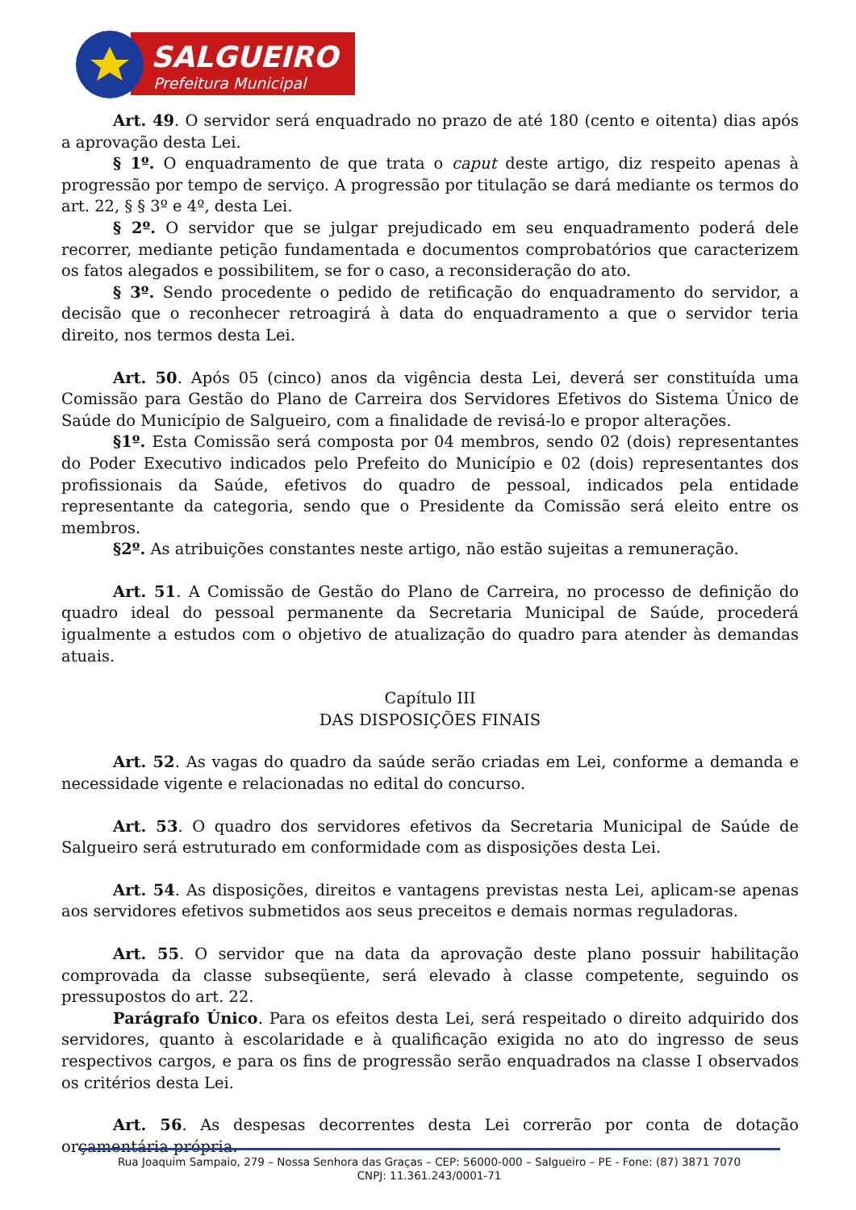SALGUEIRO
Prefeitura Municipal
Art. 49. O servidor será enquadrado no prazo de até 180 (cento e oitenta) dias após a aprovação desta Lei.
§ 1º. O enquadramento de que trata o caput deste artigo, diz respeito apenas à progressão por tempo de serviço. A progressão por titulação se dará mediante os termos do art. 22, § § 3º e 4º, desta Lei.
§ 2º. O servidor que se julgar prejudicado em seu enquadramento poderá dele recorrer, mediante petição fundamentada e documentos comprobatórios que caracterizem os fatos alegados e possibilitem, se for o caso, a reconsideração do ato.
§ 3º. Sendo procedente o pedido de retificação do enquadramento do servidor, a decisão que o reconhecer retroagirá à data do enquadramento a que o servidor teria direito, nos termos desta Lei.
Art. 50. Após 05 (cinco) anos da vigência desta Lei, deverá ser constituída uma Comissão para Gestão do Plano de Carreira dos Servidores Efetivos do Sistema Único de Saúde do Município de Salgueiro, com a finalidade de revisá-lo e propor alterações.
§1º. Esta Comissão será composta por 04 membros, sendo 02 (dois) representantes do Poder Executivo indicados pelo Prefeito do Município e 02 (dois) representantes dos profissionais da Saúde, efetivos do quadro de pessoal, indicados pela entidade representante da categoria, sendo que o Presidente da Comissão será eleito entre os membros.
§2º. As atribuições constantes neste artigo, não estão sujeitas a remuneração.
Art. 51. A Comissão de Gestão do Plano de Carreira, no processo de definição do quadro ideal do pessoal permanente da Secretaria Municipal de Saúde, procederá igualmente a estudos com o objetivo de atualização do quadro para atender às demandas atuais.
Capítulo III
DAS DISPOSIÇÕES FINAIS
Art. 52. As vagas do quadro da saúde serão criadas em Lei, conforme a demanda e necessidade vigente e relacionadas no edital do concurso.
Art. 53. O quadro dos servidores efetivos da Secretaria Municipal de Saúde de Salgueiro será estruturado em conformidade com as disposições desta Lei.
Art. 54. As disposições, direitos e vantagens previstas nesta Lei, aplicam-se apenas aos servidores efetivos submetidos aos seus preceitos e demais normas reguladoras.
Art. 55. O servidor que na data da aprovação deste plano possuir habilitação comprovada da classe subseqüente, será elevado à classe competente, seguindo os pressupostos do art. 22.
Parágrafo Único. Para os efeitos desta Lei, será respeitado o direito adquirido dos servidores, quanto à escolaridade e à qualificação exigida no ato do ingresso de seus respectivos cargos, e para os fins de progressão serão enquadrados na classe I observados os critérios desta Lei.
Art. 56. As despesas decorrentes desta Lei correrão por conta de dotação orçamentária própria.
Rua Joaquim Sampaio, 279 – Nossa Senhora das Graças – CEP: 56000-000 – Salgueiro – PE - Fone: (87) 3871 7070
CNPJ: 11.361.243/0001-71